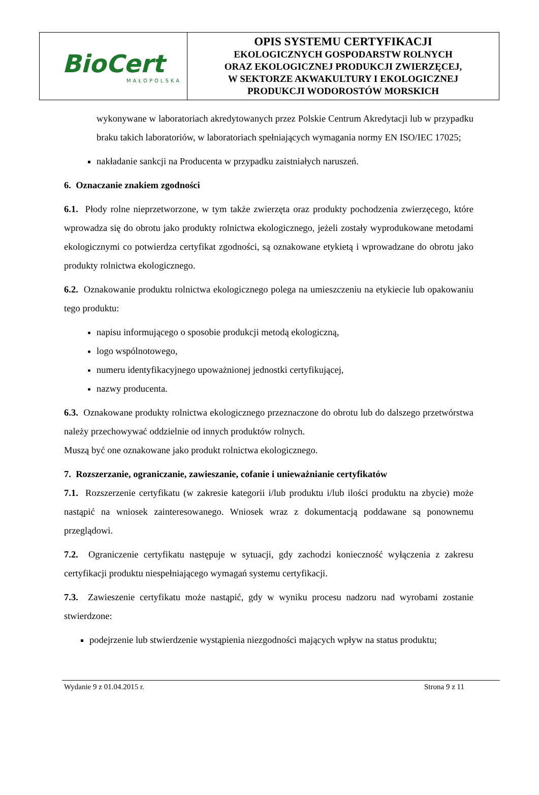| BioCert MAŁOPOLSKA | OPIS SYSTEMU CERTYFIKACJI EKOLOGICZNYCH GOSPODARSTW ROLNYCH ORAZ EKOLOGICZNEJ PRODUKCJI ZWIERZĘCEJ, W SEKTORZE AKWAKULTURY I EKOLOGICZNEJ PRODUKCJI WODOROSTÓW MORSKICH |
wykonywane w laboratoriach akredytowanych przez Polskie Centrum Akredytacji lub w przypadku braku takich laboratoriów, w laboratoriach spełniających wymagania normy EN ISO/IEC 17025;
nakładanie sankcji na Producenta w przypadku zaistniałych naruszeń.
6. Oznaczanie znakiem zgodności
6.1. Płody rolne nieprzetworzone, w tym także zwierzęta oraz produkty pochodzenia zwierzęcego, które wprowadza się do obrotu jako produkty rolnictwa ekologicznego, jeżeli zostały wyprodukowane metodami ekologicznymi co potwierdza certyfikat zgodności, są oznakowane etykietą i wprowadzane do obrotu jako produkty rolnictwa ekologicznego.
6.2. Oznakowanie produktu rolnictwa ekologicznego polega na umieszczeniu na etykiecie lub opakowaniu tego produktu:
napisu informującego o sposobie produkcji metodą ekologiczną,
logo wspólnotowego,
numeru identyfikacyjnego upoważnionej jednostki certyfikującej,
nazwy producenta.
6.3. Oznakowane produkty rolnictwa ekologicznego przeznaczone do obrotu lub do dalszego przetwórstwa należy przechowywać oddzielnie od innych produktów rolnych.
Muszą być one oznakowane jako produkt rolnictwa ekologicznego.
7. Rozszerzanie, ograniczanie, zawieszanie, cofanie i unieważnianie certyfikatów
7.1. Rozszerzenie certyfikatu (w zakresie kategorii i/lub produktu i/lub ilości produktu na zbycie) może nastąpić na wniosek zainteresowanego. Wniosek wraz z dokumentacją poddawane są ponownemu przeglądowi.
7.2. Ograniczenie certyfikatu następuje w sytuacji, gdy zachodzi konieczność wyłączenia z zakresu certyfikacji produktu niespełniającego wymagań systemu certyfikacji.
7.3. Zawieszenie certyfikatu może nastąpić, gdy w wyniku procesu nadzoru nad wyrobami zostanie stwierdzone:
podejrzenie lub stwierdzenie wystąpienia niezgodności mających wpływ na status produktu;
Wydanie 9 z 01.04.2015 r. Strona 9 z 11